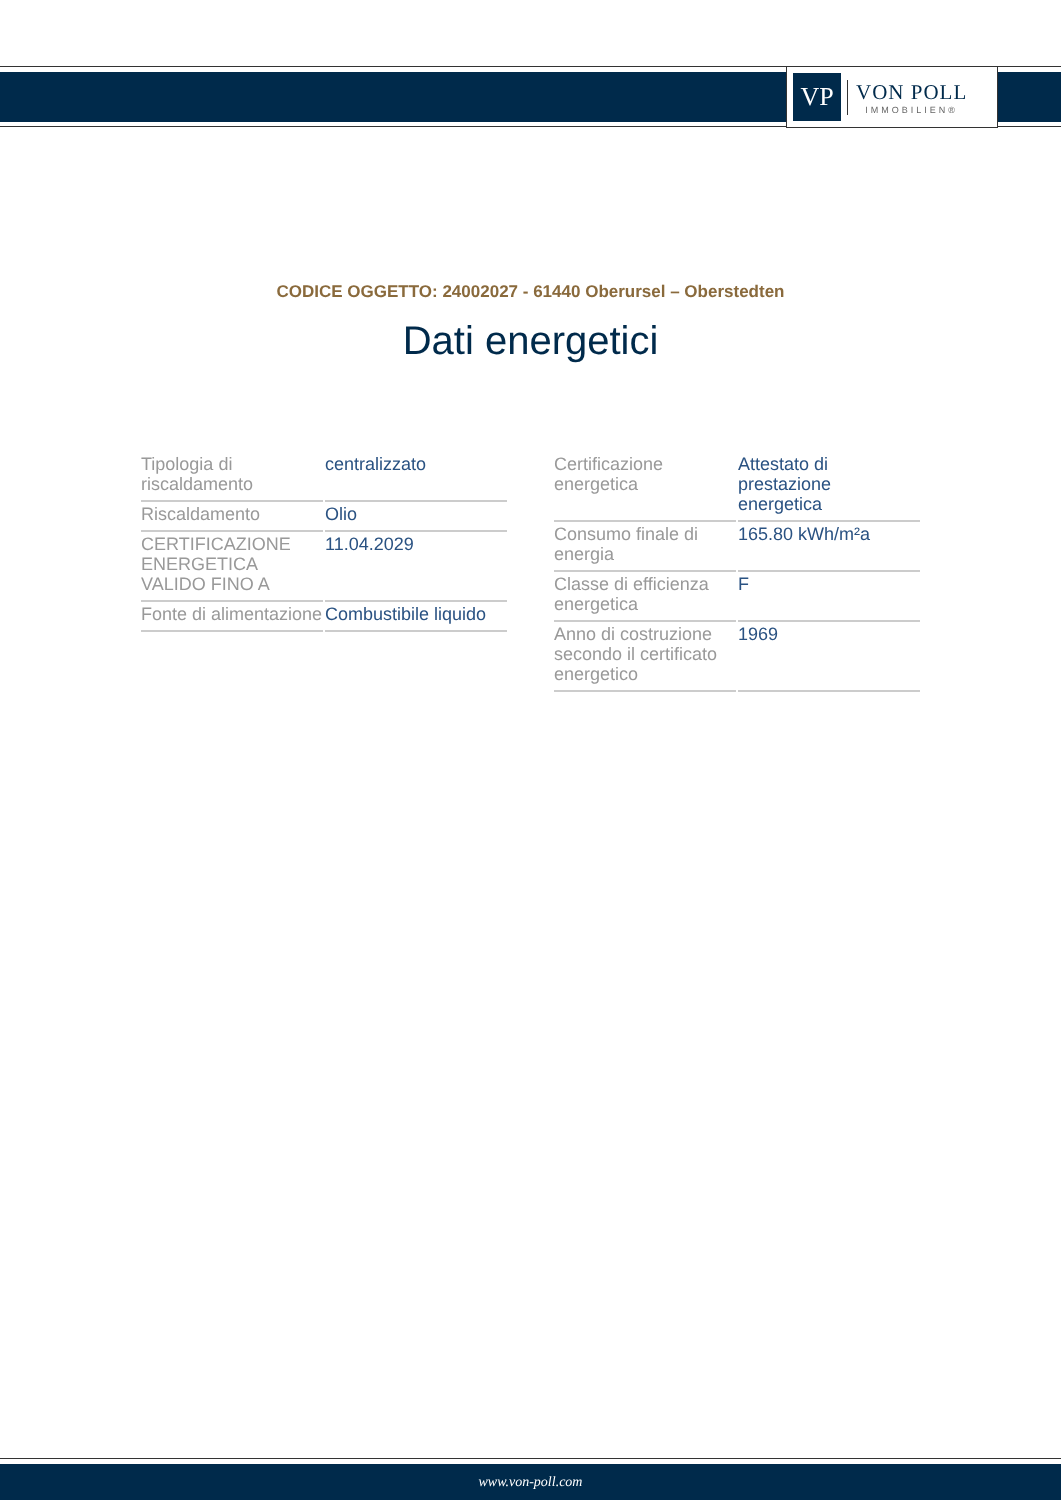VP
VON POLL
IMMOBILIEN®
CODICE OGGETTO: 24002027 - 61440 Oberursel – Oberstedten
Dati energetici
| Tipologia di riscaldamento | centralizzato |
| Riscaldamento | Olio |
| CERTIFICAZIONE ENERGETICA VALIDO FINO A | 11.04.2029 |
| Fonte di alimentazione | Combustibile liquido |
| Certificazione energetica | Attestato di prestazione energetica |
| Consumo finale di energia | 165.80 kWh/m²a |
| Classe di efficienza energetica | F |
| Anno di costruzione secondo il certificato energetico | 1969 |
www.von-poll.com